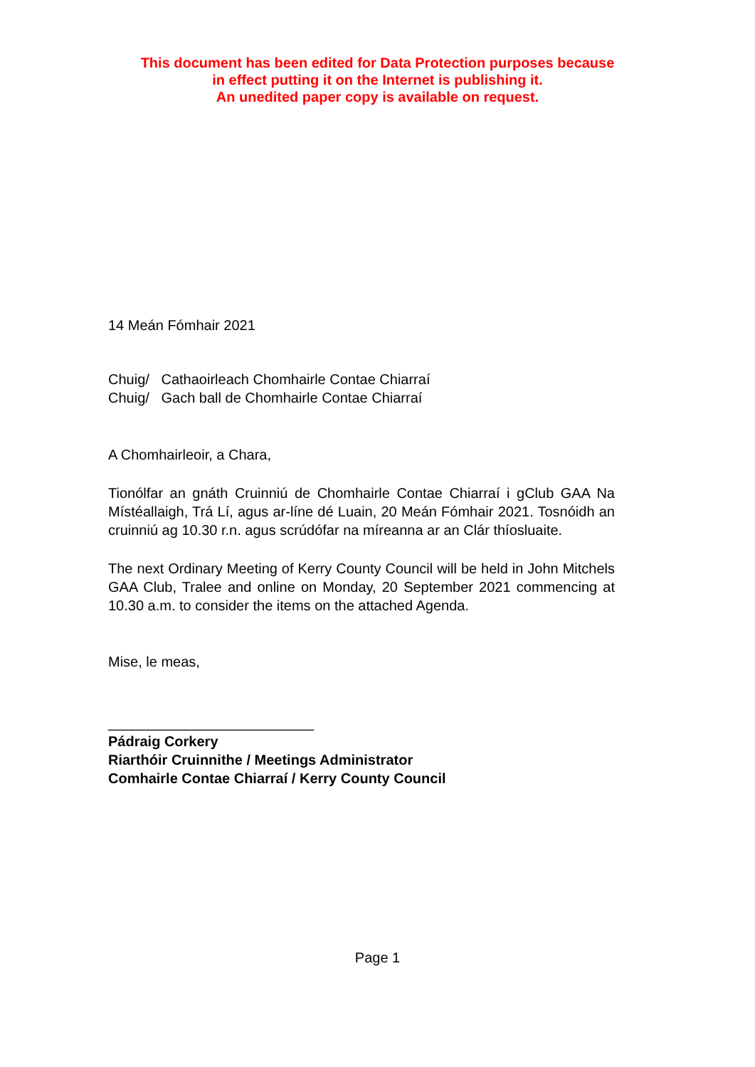This document has been edited for Data Protection purposes because
in effect putting it on the Internet is publishing it.
An unedited paper copy is available on request.
14 Meán Fómhair 2021
Chuig/ Cathaoirleach Chomhairle Contae Chiarraí
Chuig/ Gach ball de Chomhairle Contae Chiarraí
A Chomhairleoir, a Chara,
Tionólfar an gnáth Cruinniú de Chomhairle Contae Chiarraí i gClub GAA Na Místéallaigh, Trá Lí, agus ar-líne dé Luain, 20 Meán Fómhair 2021. Tosnóidh an cruinniú ag 10.30 r.n. agus scrúdófar na míreanna ar an Clár thíosluaite.
The next Ordinary Meeting of Kerry County Council will be held in John Mitchels GAA Club, Tralee and online on Monday, 20 September 2021 commencing at 10.30 a.m. to consider the items on the attached Agenda.
Mise, le meas,
__________________________
Pádraig Corkery
Riarthóir Cruinnithe / Meetings Administrator
Comhairle Contae Chiarraí / Kerry County Council
Page 1